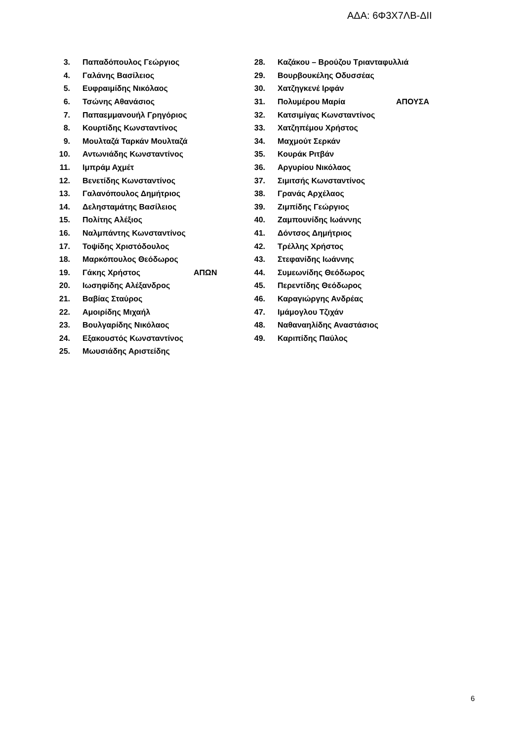ΑΔΑ: 6Φ3Χ7ΛΒ-ΔΙΙ
3. Παπαδόπουλος Γεώργιος
4. Γαλάνης Βασίλειος
5. Ευφραιμίδης Νικόλαος
6. Τσώνης Αθανάσιος
7. Παπαεμμανουήλ Γρηγόριος
8. Κουρτίδης Κωνσταντίνος
9. Μουλταζά Ταρκάν Μουλταζά
10. Αντωνιάδης Κωνσταντίνος
11. Ιμπράμ Αχμέτ
12. Βενετίδης Κωνσταντίνος
13. Γαλανόπουλος Δημήτριος
14. Δελησταμάτης Βασίλειος
15. Πολίτης Αλέξιος
16. Ναλμπάντης Κωνσταντίνος
17. Τοψίδης Χριστόδουλος
18. Μαρκόπουλος Θεόδωρος
19. Γάκης Χρήστος ΑΠΩΝ
20. Ιωσηφίδης Αλέξανδρος
21. Βαβίας Σταύρος
22. Αμοιρίδης Μιχαήλ
23. Βουλγαρίδης Νικόλαος
24. Εξακουστός Κωνσταντίνος
25. Μωυσιάδης Αριστείδης
28. Καζάκου – Βρούζου Τριανταφυλλιά
29. Βουρβουκέλης Οδυσσέας
30. Χατζηγκενέ Ιρφάν
31. Πολυμέρου Μαρία ΑΠΟΥΣΑ
32. Κατσιμίγας Κωνσταντίνος
33. Χατζηπέμου Χρήστος
34. Μαχμούτ Σερκάν
35. Κουράκ Ριτβάν
36. Αργυρίου Νικόλαος
37. Σιμιτσής Κωνσταντίνος
38. Γρανάς Αρχέλαος
39. Ζιμπίδης Γεώργιος
40. Ζαμπουνίδης Ιωάννης
41. Δόντσος Δημήτριος
42. Τρέλλης Χρήστος
43. Στεφανίδης Ιωάννης
44. Συμεωνίδης Θεόδωρος
45. Περεντίδης Θεόδωρος
46. Καραγιώργης Ανδρέας
47. Ιμάμογλου Τζιχάν
48. Ναθαναηλίδης Αναστάσιος
49. Καριπίδης Παύλος
6